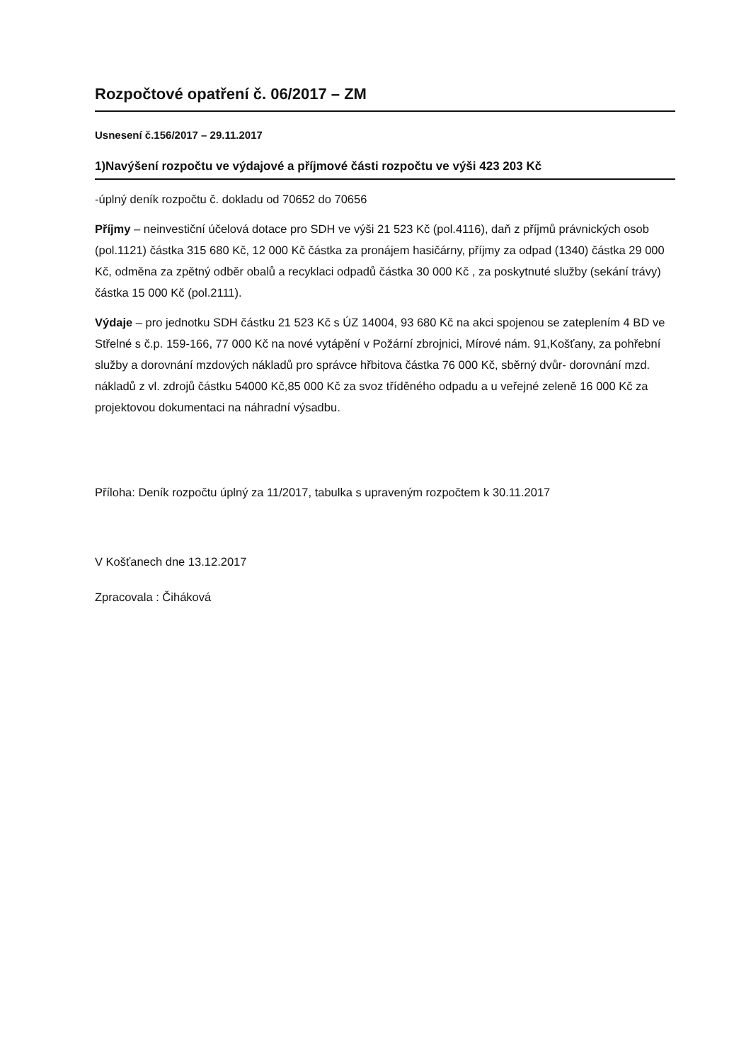Rozpočtové opatření č. 06/2017 – ZM
Usnesení č.156/2017 – 29.11.2017
1)Navýšení rozpočtu ve výdajové a příjmové části rozpočtu ve výši 423 203 Kč
-úplný deník rozpočtu č. dokladu od 70652 do 70656
Příjmy – neinvestiční účelová dotace pro SDH ve výši 21 523 Kč (pol.4116), daň z příjmů právnických osob (pol.1121) částka 315 680 Kč, 12 000 Kč částka za pronájem hasičárny, příjmy za odpad (1340) částka 29 000 Kč, odměna za zpětný odběr obalů a recyklaci odpadů částka 30 000 Kč , za poskytnuté služby (sekání trávy) částka 15 000 Kč (pol.2111).
Výdaje – pro jednotku SDH částku 21 523 Kč s ÚZ 14004, 93 680 Kč na akci spojenou se zateplením 4 BD ve Střelné s č.p. 159-166, 77 000 Kč na nové vytápění v Požární zbrojnici, Mírové nám. 91,Košťany, za pohřební služby a dorovnání mzdových nákladů pro správce hřbitova částka 76 000 Kč, sběrný dvůr- dorovnání mzd. nákladů z vl. zdrojů částku 54000 Kč,85 000 Kč za svoz tříděného odpadu a u veřejné zeleně 16 000 Kč za projektovou dokumentaci na náhradní výsadbu.
Příloha: Deník rozpočtu úplný za 11/2017, tabulka s upraveným rozpočtem k 30.11.2017
V Košťanech dne 13.12.2017
Zpracovala : Čiháková